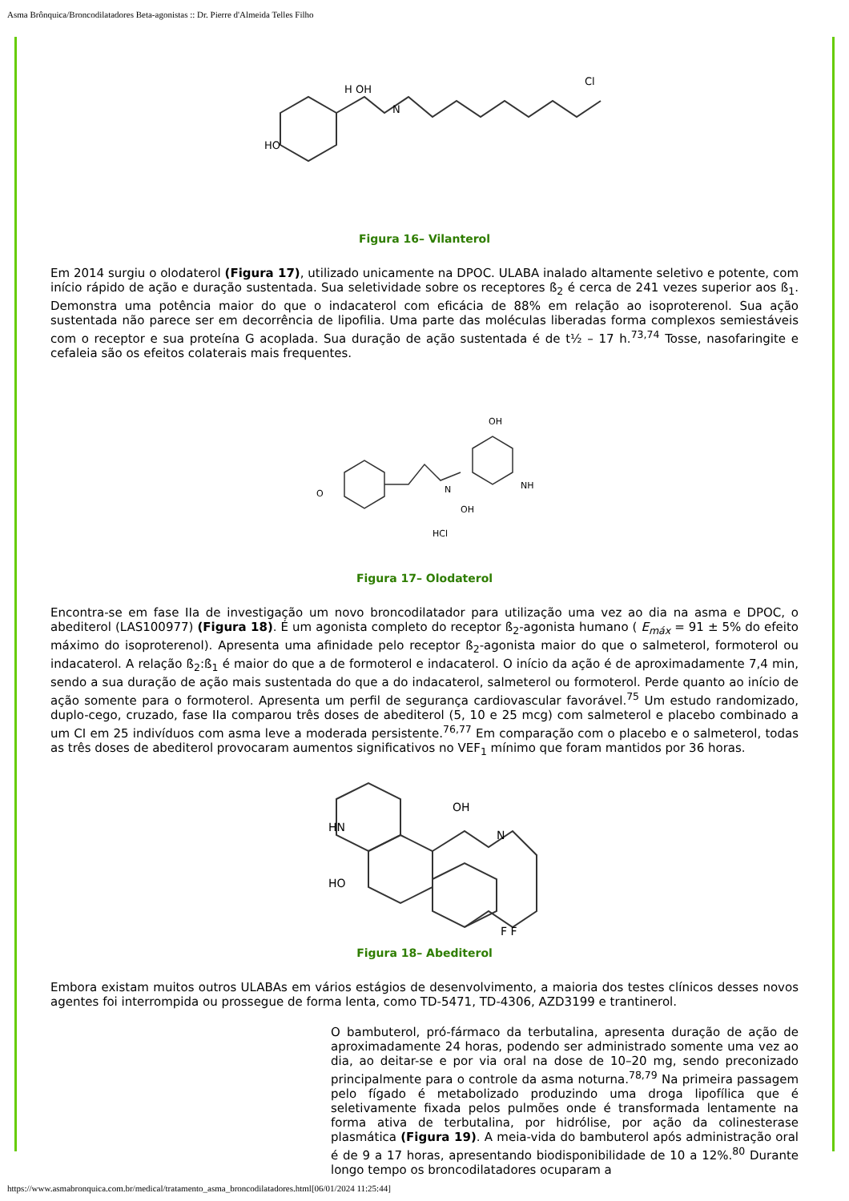Asma Brônquica/Broncodilatadores Beta-agonistas :: Dr. Pierre d'Almeida Telles Filho
HO
H OH
N
Cl
Figura 16– Vilanterol
Em 2014 surgiu o olodaterol (Figura 17), utilizado unicamente na DPOC. ULABA inalado altamente seletivo e potente, com início rápido de ação e duração sustentada. Sua seletividade sobre os receptores ß<sub>2</sub> é cerca de 241 vezes superior aos ß<sub>1</sub>. Demonstra uma potência maior do que o indacaterol com eficácia de 88% em relação ao isoproterenol. Sua ação sustentada não parece ser em decorrência de lipofilia. Uma parte das moléculas liberadas forma complexos semiestáveis com o receptor e sua proteína G acoplada. Sua duração de ação sustentada é de t½ – 17 h.<sup>73,74</sup> Tosse, nasofaringite e cefaleia são os efeitos colaterais mais frequentes.
O
N
OH
NH
HCl
OH
Figura 17– Olodaterol
Encontra-se em fase IIa de investigação um novo broncodilatador para utilização uma vez ao dia na asma e DPOC, o abediterol (LAS100977) (Figura 18). É um agonista completo do receptor ß<sub>2</sub>-agonista humano ( E<sub>máx</sub> = 91 ± 5% do efeito máximo do isoproterenol). Apresenta uma afinidade pelo receptor ß<sub>2</sub>-agonista maior do que o salmeterol, formoterol ou indacaterol. A relação ß<sub>2</sub>:ß<sub>1</sub> é maior do que a de formoterol e indacaterol. O início da ação é de aproximadamente 7,4 min, sendo a sua duração de ação mais sustentada do que a do indacaterol, salmeterol ou formoterol. Perde quanto ao início de ação somente para o formoterol. Apresenta um perfil de segurança cardiovascular favorável.<sup>75</sup> Um estudo randomizado, duplo-cego, cruzado, fase IIa comparou três doses de abediterol (5, 10 e 25 mcg) com salmeterol e placebo combinado a um CI em 25 indivíduos com asma leve a moderada persistente.<sup>76,77</sup> Em comparação com o placebo e o salmeterol, todas as três doses de abediterol provocaram aumentos significativos no VEF<sub>1</sub> mínimo que foram mantidos por 36 horas.
HN
HO
OH
N
F F
Figura 18– Abediterol
Embora existam muitos outros ULABAs em vários estágios de desenvolvimento, a maioria dos testes clínicos desses novos agentes foi interrompida ou prossegue de forma lenta, como TD-5471, TD-4306, AZD3199 e trantinerol.
O bambuterol, pró-fármaco da terbutalina, apresenta duração de ação de aproximadamente 24 horas, podendo ser administrado somente uma vez ao dia, ao deitar-se e por via oral na dose de 10–20 mg, sendo preconizado principalmente para o controle da asma noturna.<sup>78,79</sup> Na primeira passagem pelo fígado é metabolizado produzindo uma droga lipofílica que é seletivamente fixada pelos pulmões onde é transformada lentamente na forma ativa de terbutalina, por hidrólise, por ação da colinesterase plasmática (Figura 19). A meia-vida do bambuterol após administração oral é de 9 a 17 horas, apresentando biodisponibilidade de 10 a 12%.<sup>80</sup> Durante longo tempo os broncodilatadores ocuparam a
https://www.asmabronquica.com.br/medical/tratamento_asma_broncodilatadores.html[06/01/2024 11:25:44]